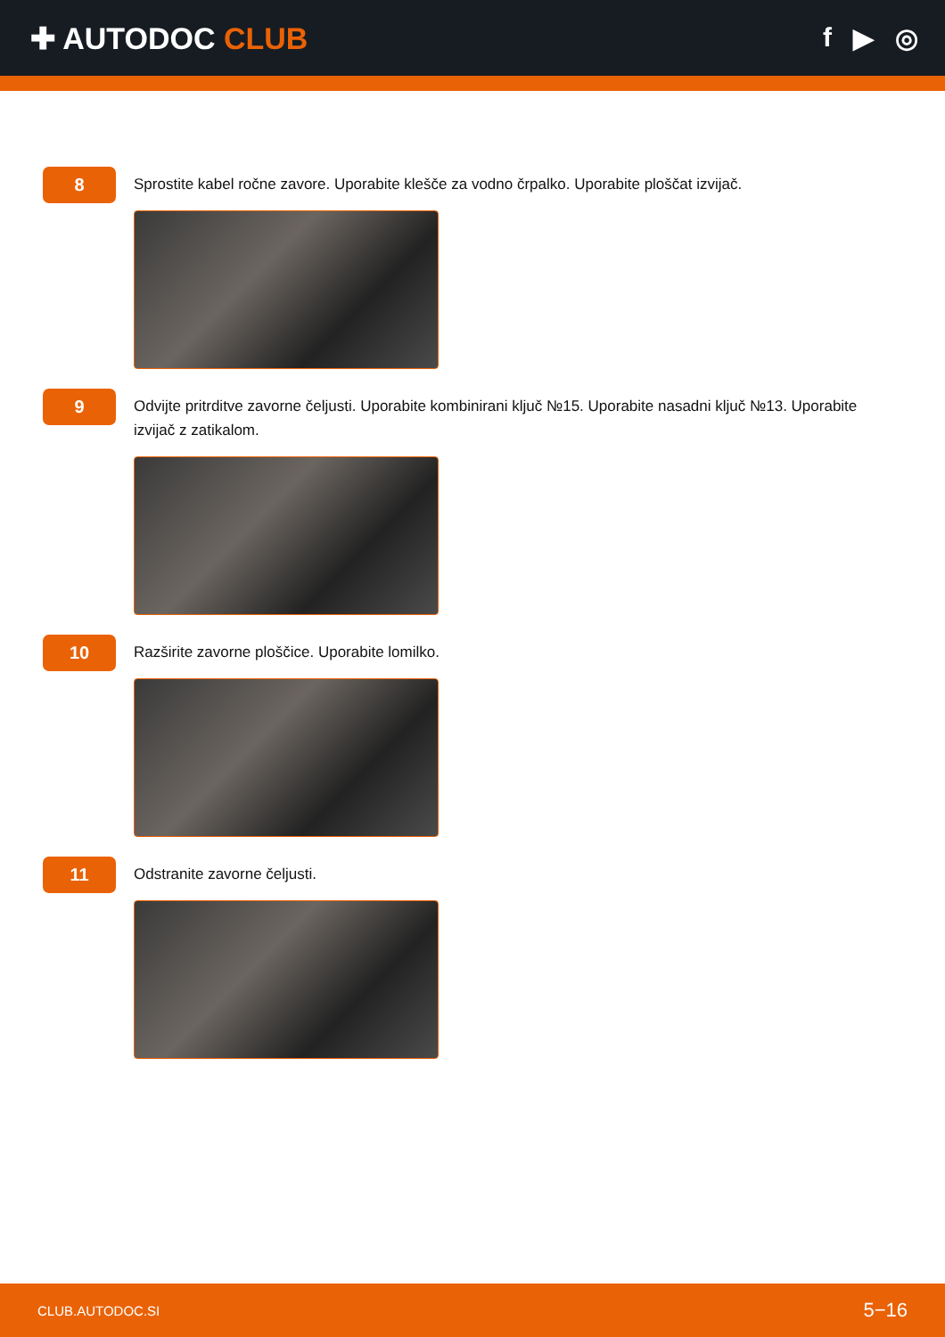✚ AUTODOC CLUB f ▶ ◎
8
Sprostite kabel ročne zavore. Uporabite klešče za vodno črpalko. Uporabite ploščat izvijač.
9
Odvijte pritrditve zavorne čeljusti. Uporabite kombinirani ključ №15. Uporabite nasadni ključ №13. Uporabite izvijač z zatikalom.
10
Razširite zavorne ploščice. Uporabite lomilko.
11
Odstranite zavorne čeljusti.
CLUB.AUTODOC.SI 5−16